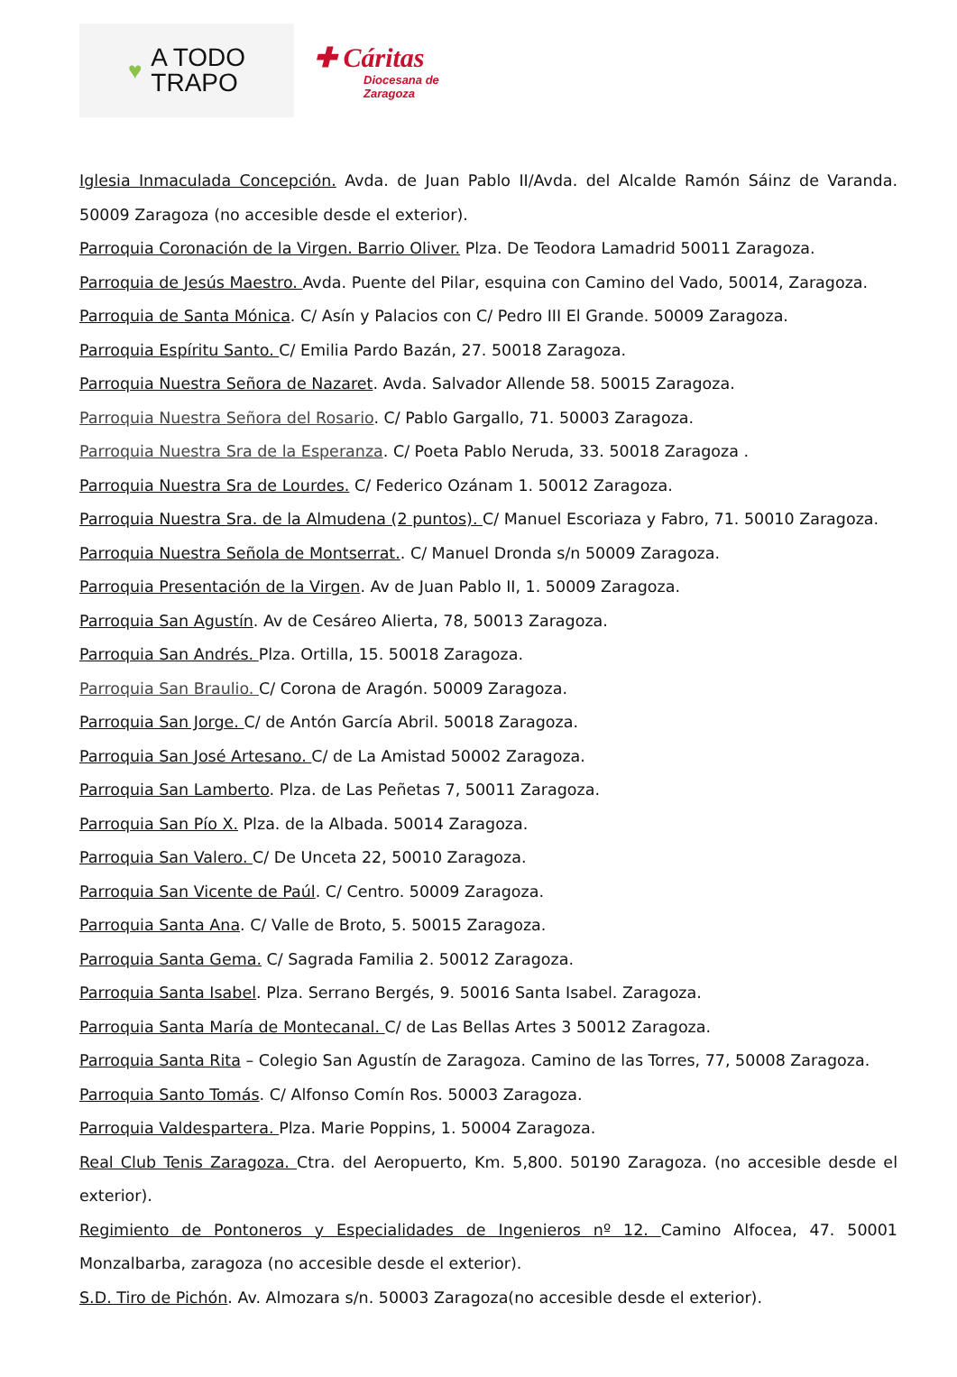♥ A TODO
TRAPO
✚ Cáritas
Diocesana de
Zaragoza
Iglesia Inmaculada Concepción. Avda. de Juan Pablo II/Avda. del Alcalde Ramón Sáinz de Varanda. 50009 Zaragoza (no accesible desde el exterior).
Parroquia Coronación de la Virgen. Barrio Oliver. Plza. De Teodora Lamadrid 50011 Zaragoza.
Parroquia de Jesús Maestro. Avda. Puente del Pilar, esquina con Camino del Vado, 50014, Zaragoza.
Parroquia de Santa Mónica. C/ Asín y Palacios con C/ Pedro III El Grande. 50009 Zaragoza.
Parroquia Espíritu Santo. C/ Emilia Pardo Bazán, 27. 50018 Zaragoza.
Parroquia Nuestra Señora de Nazaret. Avda. Salvador Allende 58. 50015 Zaragoza.
Parroquia Nuestra Señora del Rosario. C/ Pablo Gargallo, 71. 50003 Zaragoza.
Parroquia Nuestra Sra de la Esperanza. C/ Poeta Pablo Neruda, 33. 50018 Zaragoza .
Parroquia Nuestra Sra de Lourdes. C/ Federico Ozánam 1. 50012 Zaragoza.
Parroquia Nuestra Sra. de la Almudena (2 puntos). C/ Manuel Escoriaza y Fabro, 71. 50010 Zaragoza.
Parroquia Nuestra Señola de Montserrat.. C/ Manuel Dronda s/n 50009 Zaragoza.
Parroquia Presentación de la Virgen. Av de Juan Pablo II, 1. 50009 Zaragoza.
Parroquia San Agustín. Av de Cesáreo Alierta, 78, 50013 Zaragoza.
Parroquia San Andrés. Plza. Ortilla, 15. 50018 Zaragoza.
Parroquia San Braulio. C/ Corona de Aragón. 50009 Zaragoza.
Parroquia San Jorge. C/ de Antón García Abril. 50018 Zaragoza.
Parroquia San José Artesano. C/ de La Amistad 50002 Zaragoza.
Parroquia San Lamberto. Plza. de Las Peñetas 7, 50011 Zaragoza.
Parroquia San Pío X. Plza. de la Albada. 50014 Zaragoza.
Parroquia San Valero. C/ De Unceta 22, 50010 Zaragoza.
Parroquia San Vicente de Paúl. C/ Centro. 50009 Zaragoza.
Parroquia Santa Ana. C/ Valle de Broto, 5. 50015 Zaragoza.
Parroquia Santa Gema. C/ Sagrada Familia 2. 50012 Zaragoza.
Parroquia Santa Isabel. Plza. Serrano Bergés, 9. 50016 Santa Isabel. Zaragoza.
Parroquia Santa María de Montecanal. C/ de Las Bellas Artes 3 50012 Zaragoza.
Parroquia Santa Rita – Colegio San Agustín de Zaragoza. Camino de las Torres, 77, 50008 Zaragoza.
Parroquia Santo Tomás. C/ Alfonso Comín Ros. 50003 Zaragoza.
Parroquia Valdespartera. Plza. Marie Poppins, 1. 50004 Zaragoza.
Real Club Tenis Zaragoza. Ctra. del Aeropuerto, Km. 5,800. 50190 Zaragoza. (no accesible desde el exterior).
Regimiento de Pontoneros y Especialidades de Ingenieros nº 12. Camino Alfocea, 47. 50001 Monzalbarba, zaragoza (no accesible desde el exterior).
S.D. Tiro de Pichón. Av. Almozara s/n. 50003 Zaragoza(no accesible desde el exterior).